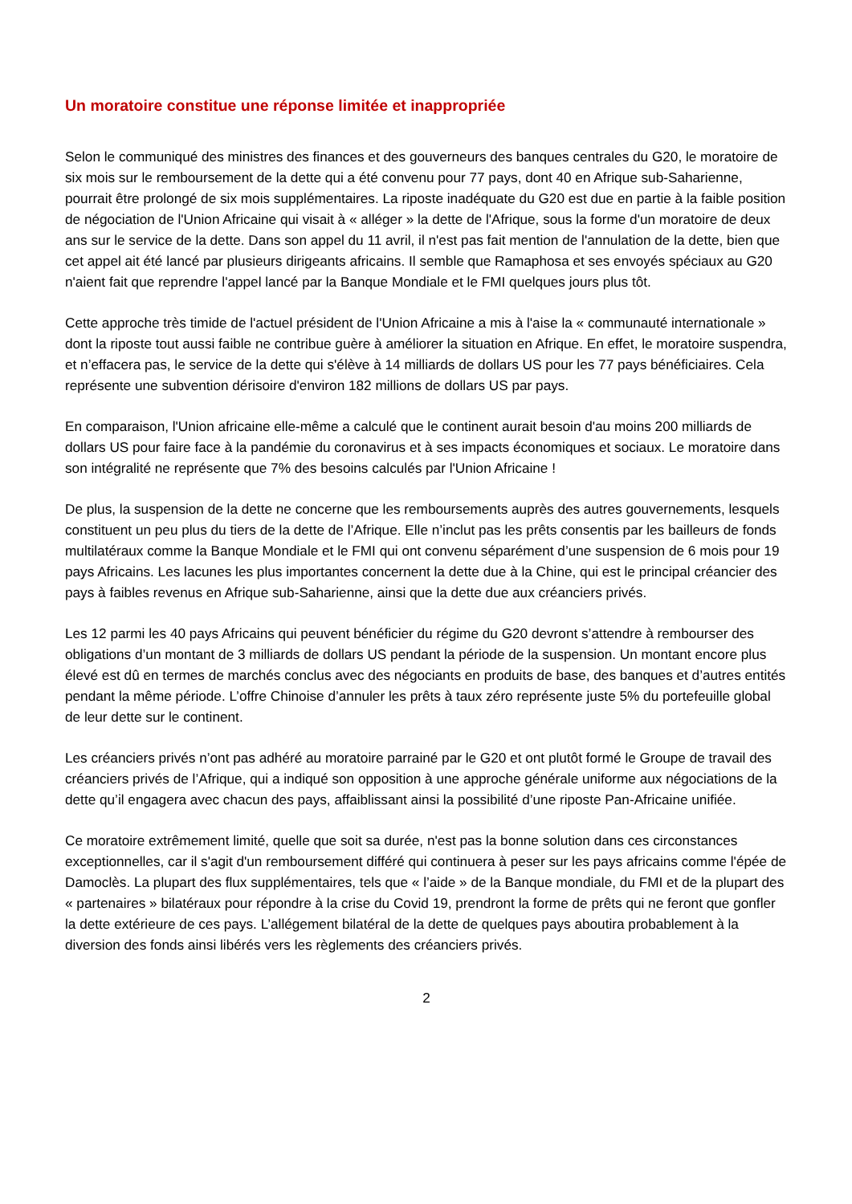Un moratoire constitue une réponse limitée et inappropriée
Selon le communiqué des ministres des finances et des gouverneurs des banques centrales du G20, le moratoire de six mois sur le remboursement de la dette qui a été convenu pour 77 pays, dont 40 en Afrique sub-Saharienne, pourrait être prolongé de six mois supplémentaires. La riposte inadéquate du G20 est due en partie à la faible position de négociation de l'Union Africaine qui visait à « alléger » la dette de l'Afrique, sous la forme d'un moratoire de deux ans sur le service de la dette. Dans son appel du 11 avril, il n'est pas fait mention de l'annulation de la dette, bien que cet appel ait été lancé par plusieurs dirigeants africains. Il semble que Ramaphosa et ses envoyés spéciaux au G20 n'aient fait que reprendre l'appel lancé par la Banque Mondiale et le FMI quelques jours plus tôt.
Cette approche très timide de l'actuel président de l'Union Africaine a mis à l'aise la « communauté internationale » dont la riposte tout aussi faible ne contribue guère à améliorer la situation en Afrique. En effet, le moratoire suspendra, et n’effacera pas, le service de la dette qui s'élève à 14 milliards de dollars US pour les 77 pays bénéficiaires. Cela représente une subvention dérisoire d'environ 182 millions de dollars US par pays.
En comparaison, l'Union africaine elle-même a calculé que le continent aurait besoin d'au moins 200 milliards de dollars US pour faire face à la pandémie du coronavirus et à ses impacts économiques et sociaux. Le moratoire dans son intégralité ne représente que 7% des besoins calculés par l'Union Africaine !
De plus, la suspension de la dette ne concerne que les remboursements auprès des autres gouvernements, lesquels constituent un peu plus du tiers de la dette de l’Afrique. Elle n’inclut pas les prêts consentis par les bailleurs de fonds multilatéraux comme la Banque Mondiale et le FMI qui ont convenu séparément d’une suspension de 6 mois pour 19 pays Africains. Les lacunes les plus importantes concernent la dette due à la Chine, qui est le principal créancier des pays à faibles revenus en Afrique sub-Saharienne, ainsi que la dette due aux créanciers privés.
Les 12 parmi les 40 pays Africains qui peuvent bénéficier du régime du G20 devront s’attendre à rembourser des obligations d’un montant de 3 milliards de dollars US pendant la période de la suspension. Un montant encore plus élevé est dû en termes de marchés conclus avec des négociants en produits de base, des banques et d’autres entités pendant la même période. L’offre Chinoise d’annuler les prêts à taux zéro représente juste 5% du portefeuille global de leur dette sur le continent.
Les créanciers privés n’ont pas adhéré au moratoire parrainé par le G20 et ont plutôt formé le Groupe de travail des créanciers privés de l’Afrique, qui a indiqué son opposition à une approche générale uniforme aux négociations de la dette qu’il engagera avec chacun des pays, affaiblissant ainsi la possibilité d’une riposte Pan-Africaine unifiée.
Ce moratoire extrêmement limité, quelle que soit sa durée, n'est pas la bonne solution dans ces circonstances exceptionnelles, car il s'agit d'un remboursement différé qui continuera à peser sur les pays africains comme l'épée de Damoclès. La plupart des flux supplémentaires, tels que « l’aide » de la Banque mondiale, du FMI et de la plupart des « partenaires » bilatéraux pour répondre à la crise du Covid 19, prendront la forme de prêts qui ne feront que gonfler la dette extérieure de ces pays. L’allégement bilatéral de la dette de quelques pays aboutira probablement à la diversion des fonds ainsi libérés vers les règlements des créanciers privés.
2